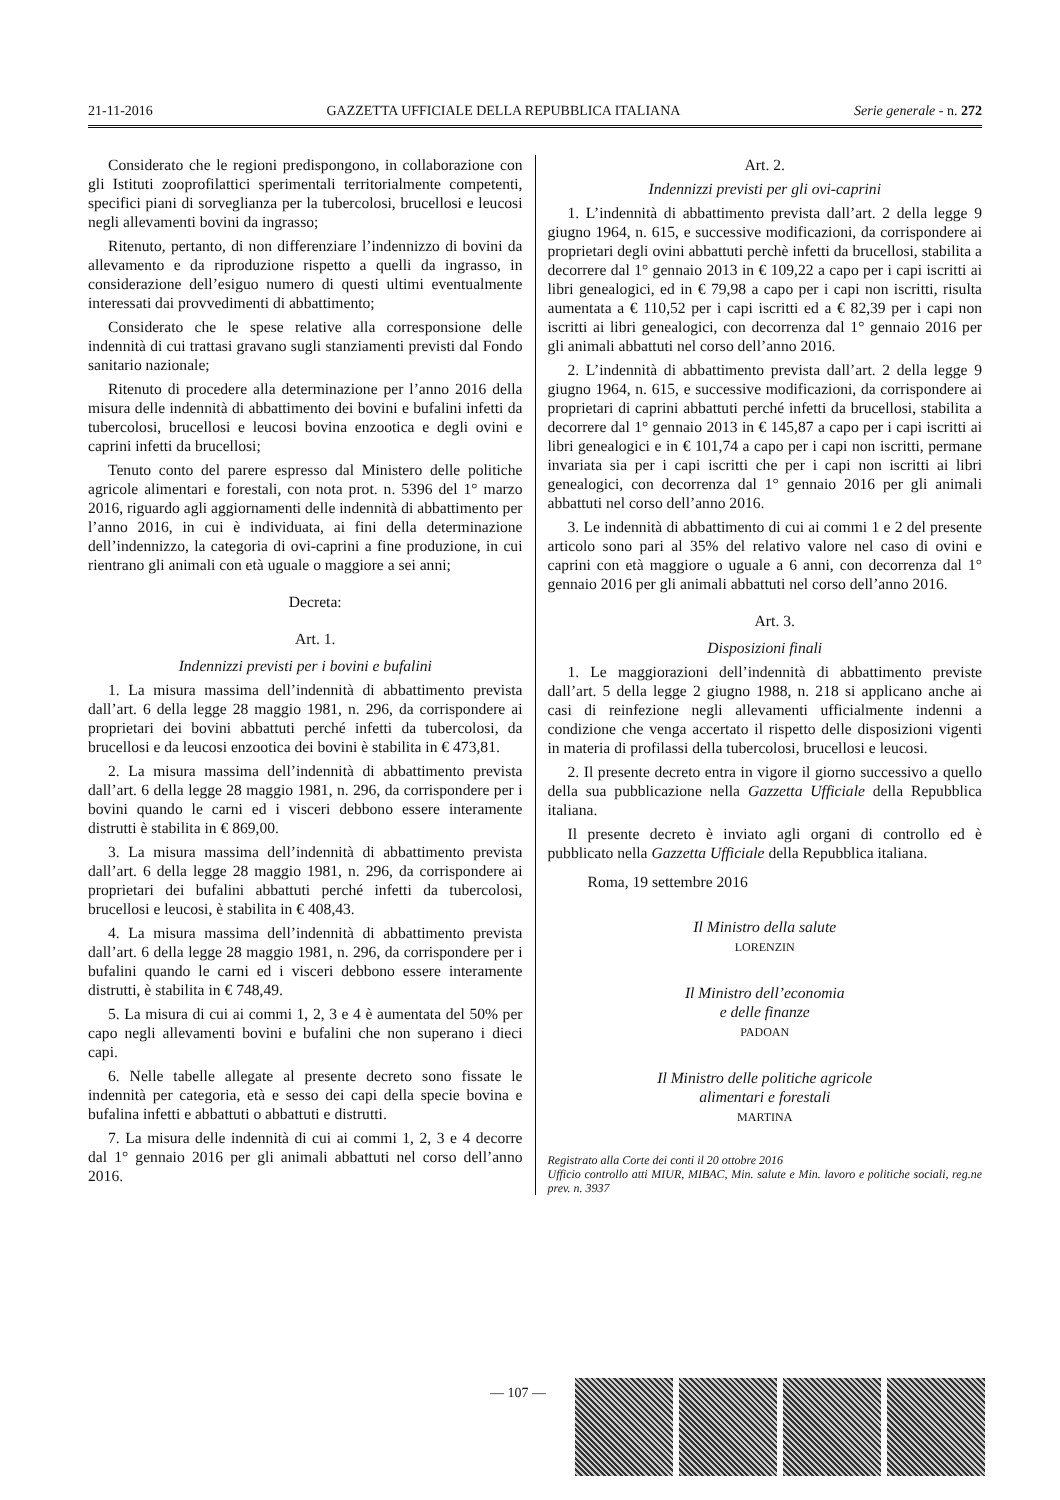21-11-2016 GAZZETTA UFFICIALE DELLA REPUBBLICA ITALIANA Serie generale - n. 272
Considerato che le regioni predispongono, in collaborazione con gli Istituti zooprofilattici sperimentali territorialmente competenti, specifici piani di sorveglianza per la tubercolosi, brucellosi e leucosi negli allevamenti bovini da ingrasso;
Ritenuto, pertanto, di non differenziare l’indennizzo di bovini da allevamento e da riproduzione rispetto a quelli da ingrasso, in considerazione dell’esiguo numero di questi ultimi eventualmente interessati dai provvedimenti di abbattimento;
Considerato che le spese relative alla corresponsione delle indennità di cui trattasi gravano sugli stanziamenti previsti dal Fondo sanitario nazionale;
Ritenuto di procedere alla determinazione per l’anno 2016 della misura delle indennità di abbattimento dei bovini e bufalini infetti da tubercolosi, brucellosi e leucosi bovina enzootica e degli ovini e caprini infetti da brucellosi;
Tenuto conto del parere espresso dal Ministero delle politiche agricole alimentari e forestali, con nota prot. n. 5396 del 1° marzo 2016, riguardo agli aggiornamenti delle indennità di abbattimento per l’anno 2016, in cui è individuata, ai fini della determinazione dell’indennizzo, la categoria di ovi-caprini a fine produzione, in cui rientrano gli animali con età uguale o maggiore a sei anni;
Decreta:
Art. 1.
Indennizzi previsti per i bovini e bufalini
1. La misura massima dell’indennità di abbattimento prevista dall’art. 6 della legge 28 maggio 1981, n. 296, da corrispondere ai proprietari dei bovini abbattuti perché infetti da tubercolosi, da brucellosi e da leucosi enzootica dei bovini è stabilita in € 473,81.
2. La misura massima dell’indennità di abbattimento prevista dall’art. 6 della legge 28 maggio 1981, n. 296, da corrispondere per i bovini quando le carni ed i visceri debbono essere interamente distrutti è stabilita in € 869,00.
3. La misura massima dell’indennità di abbattimento prevista dall’art. 6 della legge 28 maggio 1981, n. 296, da corrispondere ai proprietari dei bufalini abbattuti perché infetti da tubercolosi, brucellosi e leucosi, è stabilita in € 408,43.
4. La misura massima dell’indennità di abbattimento prevista dall’art. 6 della legge 28 maggio 1981, n. 296, da corrispondere per i bufalini quando le carni ed i visceri debbono essere interamente distrutti, è stabilita in € 748,49.
5. La misura di cui ai commi 1, 2, 3 e 4 è aumentata del 50% per capo negli allevamenti bovini e bufalini che non superano i dieci capi.
6. Nelle tabelle allegate al presente decreto sono fissate le indennità per categoria, età e sesso dei capi della specie bovina e bufalina infetti e abbattuti o abbattuti e distrutti.
7. La misura delle indennità di cui ai commi 1, 2, 3 e 4 decorre dal 1° gennaio 2016 per gli animali abbattuti nel corso dell’anno 2016.
Art. 2.
Indennizzi previsti per gli ovi-caprini
1. L’indennità di abbattimento prevista dall’art. 2 della legge 9 giugno 1964, n. 615, e successive modificazioni, da corrispondere ai proprietari degli ovini abbattuti perchè infetti da brucellosi, stabilita a decorrere dal 1° gennaio 2013 in € 109,22 a capo per i capi iscritti ai libri genealogici, ed in € 79,98 a capo per i capi non iscritti, risulta aumentata a € 110,52 per i capi iscritti ed a € 82,39 per i capi non iscritti ai libri genealogici, con decorrenza dal 1° gennaio 2016 per gli animali abbattuti nel corso dell’anno 2016.
2. L’indennità di abbattimento prevista dall’art. 2 della legge 9 giugno 1964, n. 615, e successive modificazioni, da corrispondere ai proprietari di caprini abbattuti perché infetti da brucellosi, stabilita a decorrere dal 1° gennaio 2013 in € 145,87 a capo per i capi iscritti ai libri genealogici e in € 101,74 a capo per i capi non iscritti, permane invariata sia per i capi iscritti che per i capi non iscritti ai libri genealogici, con decorrenza dal 1° gennaio 2016 per gli animali abbattuti nel corso dell’anno 2016.
3. Le indennità di abbattimento di cui ai commi 1 e 2 del presente articolo sono pari al 35% del relativo valore nel caso di ovini e caprini con età maggiore o uguale a 6 anni, con decorrenza dal 1° gennaio 2016 per gli animali abbattuti nel corso dell’anno 2016.
Art. 3.
Disposizioni finali
1. Le maggiorazioni dell’indennità di abbattimento previste dall’art. 5 della legge 2 giugno 1988, n. 218 si applicano anche ai casi di reinfezione negli allevamenti ufficialmente indenni a condizione che venga accertato il rispetto delle disposizioni vigenti in materia di profilassi della tubercolosi, brucellosi e leucosi.
2. Il presente decreto entra in vigore il giorno successivo a quello della sua pubblicazione nella Gazzetta Ufficiale della Repubblica italiana.
Il presente decreto è inviato agli organi di controllo ed è pubblicato nella Gazzetta Ufficiale della Repubblica italiana.
Roma, 19 settembre 2016
Il Ministro della salute
LORENZIN
Il Ministro dell’economia
e delle finanze
PADOAN
Il Ministro delle politiche agricole
alimentari e forestali
MARTINA
Registrato alla Corte dei conti il 20 ottobre 2016
Ufficio controllo atti MIUR, MIBAC, Min. salute e Min. lavoro e politiche sociali, reg.ne prev. n. 3937
— 107 —